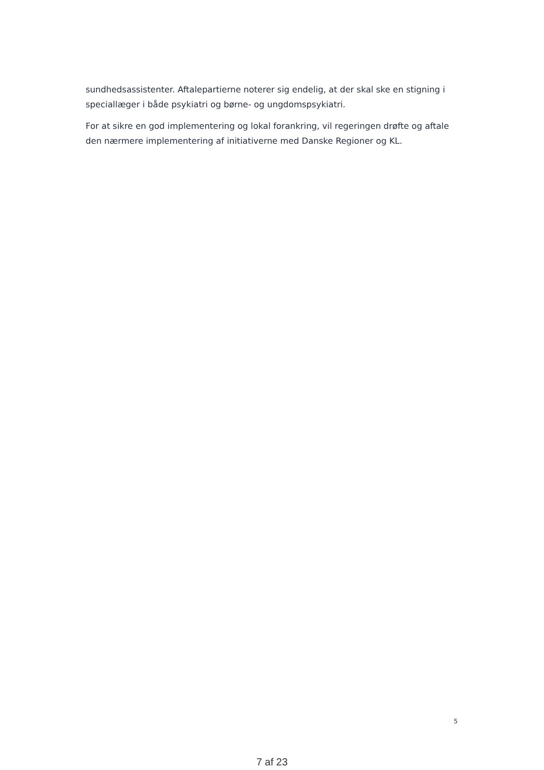sundhedsassistenter. Aftalepartierne noterer sig endelig, at der skal ske en stigning i speciallæger i både psykiatri og børne- og ungdomspsykiatri.
For at sikre en god implementering og lokal forankring, vil regeringen drøfte og aftale den nærmere implementering af initiativerne med Danske Regioner og KL.
5
7 af 23